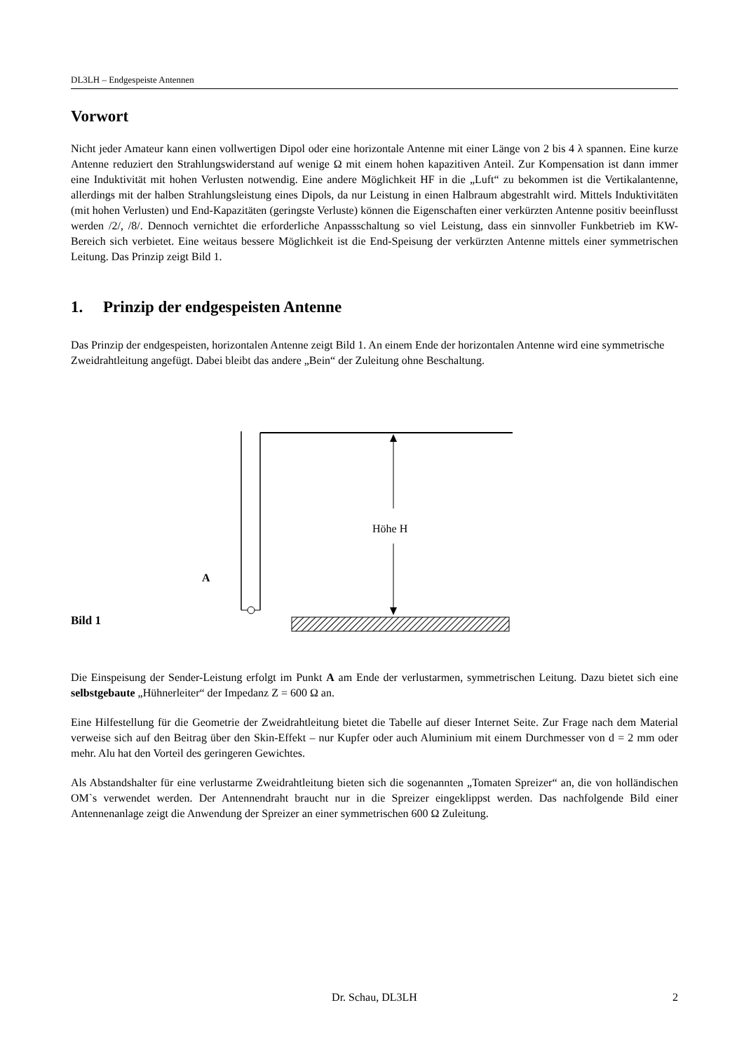DL3LH – Endgespeiste Antennen
Vorwort
Nicht jeder Amateur kann einen vollwertigen Dipol oder eine horizontale Antenne mit einer Länge von 2 bis 4 λ spannen. Eine kurze Antenne reduziert den Strahlungswiderstand auf wenige Ω mit einem hohen kapazitiven Anteil. Zur Kompensation ist dann immer eine Induktivität mit hohen Verlusten notwendig. Eine andere Möglichkeit HF in die „Luft“ zu bekommen ist die Vertikalantenne, allerdings mit der halben Strahlungsleistung eines Dipols, da nur Leistung in einen Halbraum abgestrahlt wird. Mittels Induktivitäten (mit hohen Verlusten) und End-Kapazitäten (geringste Verluste) können die Eigenschaften einer verkürzten Antenne positiv beeinflusst werden /2/, /8/. Dennoch vernichtet die erforderliche Anpassschaltung so viel Leistung, dass ein sinnvoller Funkbetrieb im KW-Bereich sich verbietet. Eine weitaus bessere Möglichkeit ist die End-Speisung der verkürzten Antenne mittels einer symmetrischen Leitung. Das Prinzip zeigt Bild 1.
1. Prinzip der endgespeisten Antenne
Das Prinzip der endgespeisten, horizontalen Antenne zeigt Bild 1. An einem Ende der horizontalen Antenne wird eine symmetrische Zweidrahtleitung angefügt. Dabei bleibt das andere „Bein“ der Zuleitung ohne Beschaltung.
Höhe H
A
Bild 1
Die Einspeisung der Sender-Leistung erfolgt im Punkt A am Ende der verlustarmen, symmetrischen Leitung. Dazu bietet sich eine selbstgebaute „Hühnerleiter“ der Impedanz Z = 600 Ω an.
Eine Hilfestellung für die Geometrie der Zweidrahtleitung bietet die Tabelle auf dieser Internet Seite. Zur Frage nach dem Material verweise sich auf den Beitrag über den Skin-Effekt – nur Kupfer oder auch Aluminium mit einem Durchmesser von d = 2 mm oder mehr. Alu hat den Vorteil des geringeren Gewichtes.
Als Abstandshalter für eine verlustarme Zweidrahtleitung bieten sich die sogenannten „Tomaten Spreizer“ an, die von holländischen OM`s verwendet werden. Der Antennendraht braucht nur in die Spreizer eingeklippst werden. Das nachfolgende Bild einer Antennenanlage zeigt die Anwendung der Spreizer an einer symmetrischen 600 Ω Zuleitung.
Dr. Schau, DL3LH 2